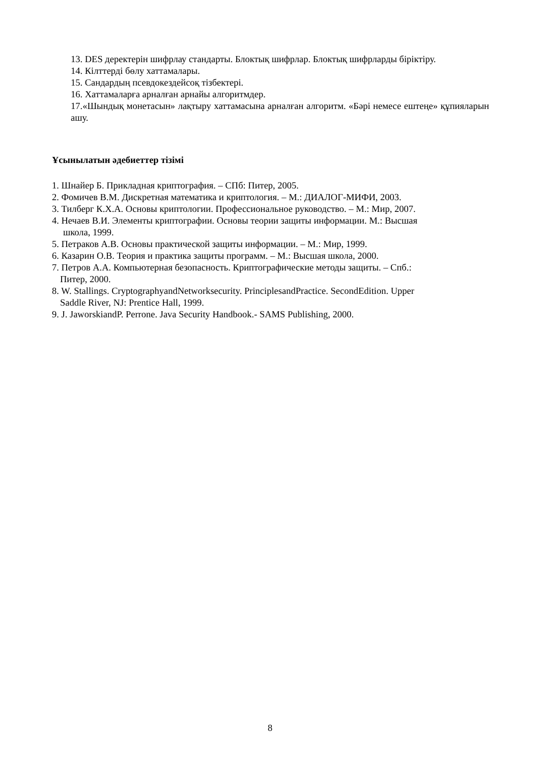13. DES деректерін шифрлау стандарты. Блоктық шифрлар. Блоктық шифрларды біріктіру.
14. Кілттерді бөлу хаттамалары.
15. Сандардың псевдокездейсоқ тізбектері.
16. Хаттамаларға арналған арнайы алгоритмдер.
17.«Шындық монетасын» лақтыру хаттамасына арналған алгоритм. «Бәрі немесе ештеңе» құпияларын ашу.
Ұсынылатын әдебиеттер тізімі
1. Шнайер Б. Прикладная криптография. – СПб: Питер, 2005.
2. Фомичев В.М. Дискретная математика и криптология. – М.: ДИАЛОГ-МИФИ, 2003.
3. Тилберг К.Х.А. Основы криптологии. Профессиональное руководство. – М.: Мир, 2007.
4. Нечаев В.И. Элементы криптографии. Основы теории защиты информации. М.: Высшая
школа, 1999.
5. Петраков А.В. Основы практической защиты информации. – М.: Мир, 1999.
6. Казарин О.В. Теория и практика защиты программ. – М.: Высшая школа, 2000.
7. Петров А.А. Компьютерная безопасность. Криптографические методы защиты. – Спб.:
Питер, 2000.
8. W. Stallings. CryptographyandNetworksecurity. PrinciplesandPractice. SecondEdition. Upper
Saddle River, NJ: Prentice Hall, 1999.
9. J. JaworskiandP. Perrone. Java Security Handbook.- SAMS Publishing, 2000.
8